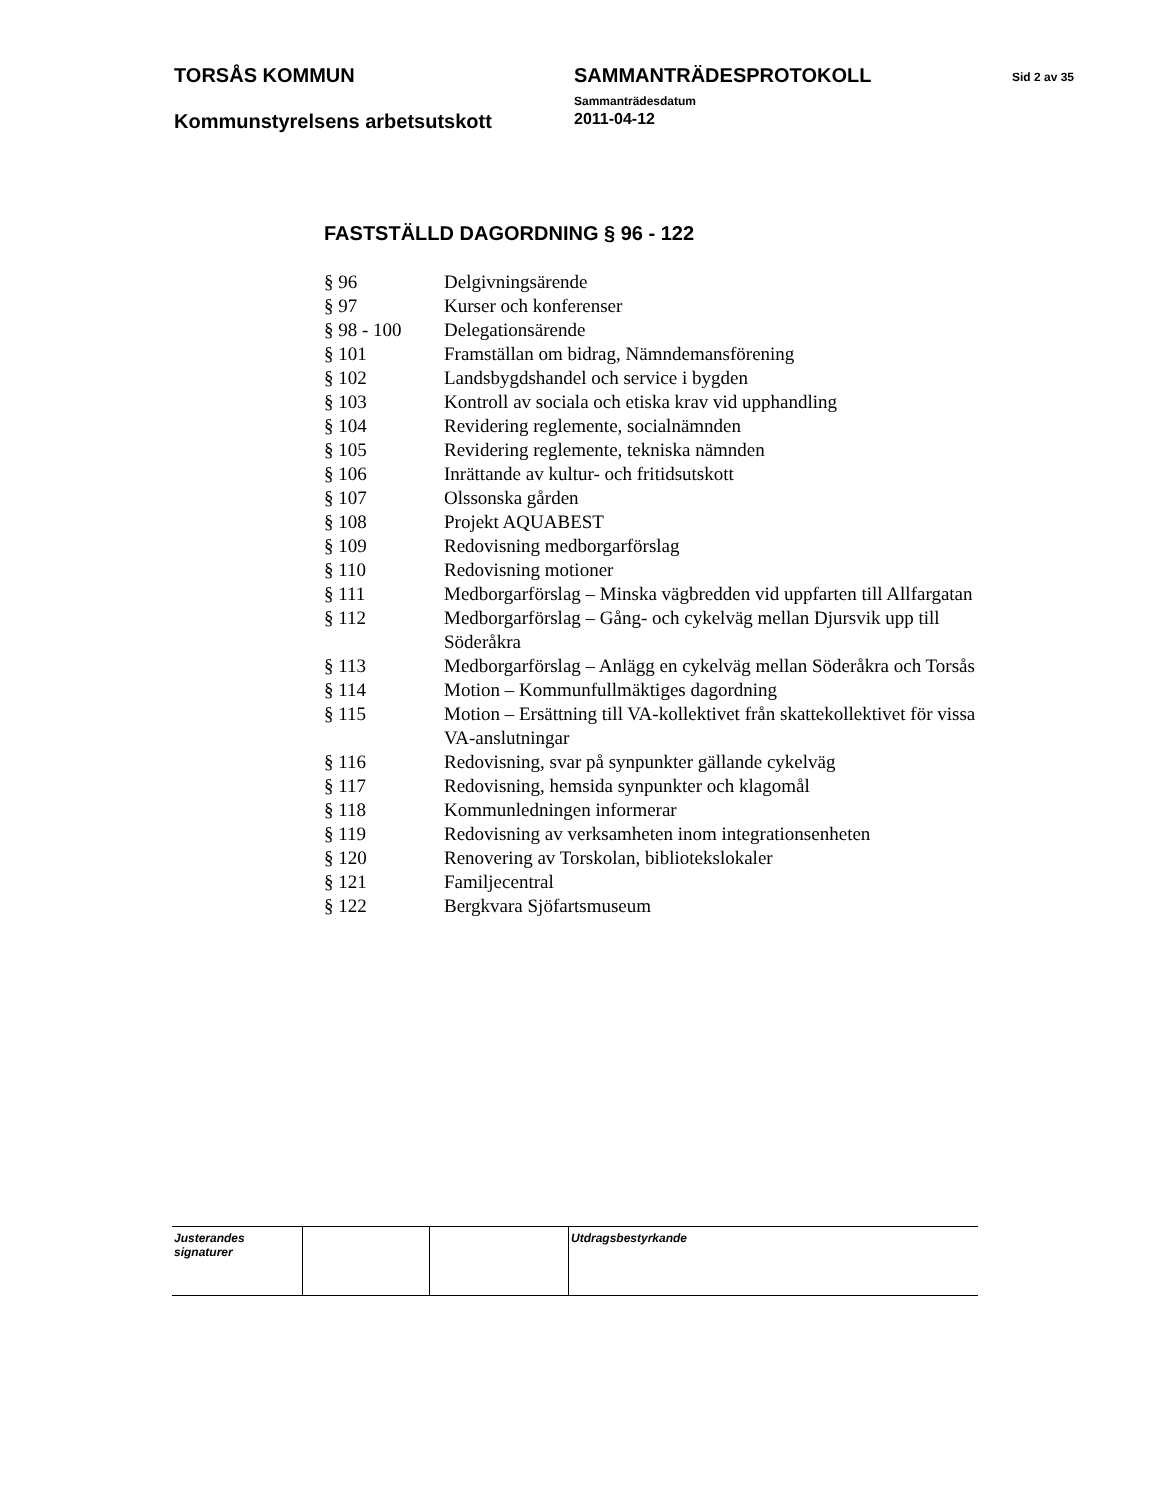| TORSÅS KOMMUN | SAMMANTRÄDESPROTOKOLL Sammanträdesdatum | Sid 2 av 35 |
| Kommunstyrelsens arbetsutskott | 2011-04-12 | |
FASTSTÄLLD DAGORDNING § 96 - 122
| § 96 | Delgivningsärende |
| § 97 | Kurser och konferenser |
| § 98 - 100 | Delegationsärende |
| § 101 | Framställan om bidrag, Nämndemansförening |
| § 102 | Landsbygdshandel och service i bygden |
| § 103 | Kontroll av sociala och etiska krav vid upphandling |
| § 104 | Revidering reglemente, socialnämnden |
| § 105 | Revidering reglemente, tekniska nämnden |
| § 106 | Inrättande av kultur- och fritidsutskott |
| § 107 | Olssonska gården |
| § 108 | Projekt AQUABEST |
| § 109 | Redovisning medborgarförslag |
| § 110 | Redovisning motioner |
| § 111 | Medborgarförslag – Minska vägbredden vid uppfarten till Allfargatan |
| § 112 | Medborgarförslag – Gång- och cykelväg mellan Djursvik upp till Söderåkra |
| § 113 | Medborgarförslag – Anlägg en cykelväg mellan Söderåkra och Torsås |
| § 114 | Motion – Kommunfullmäktiges dagordning |
| § 115 | Motion – Ersättning till VA-kollektivet från skattekollektivet för vissa VA-anslutningar |
| § 116 | Redovisning, svar på synpunkter gällande cykelväg |
| § 117 | Redovisning, hemsida synpunkter och klagomål |
| § 118 | Kommunledningen informerar |
| § 119 | Redovisning av verksamheten inom integrationsenheten |
| § 120 | Renovering av Torskolan, bibliotekslokaler |
| § 121 | Familjecentral |
| § 122 | Bergkvara Sjöfartsmuseum |
| Justerandes signaturer | | | Utdragsbestyrkande |